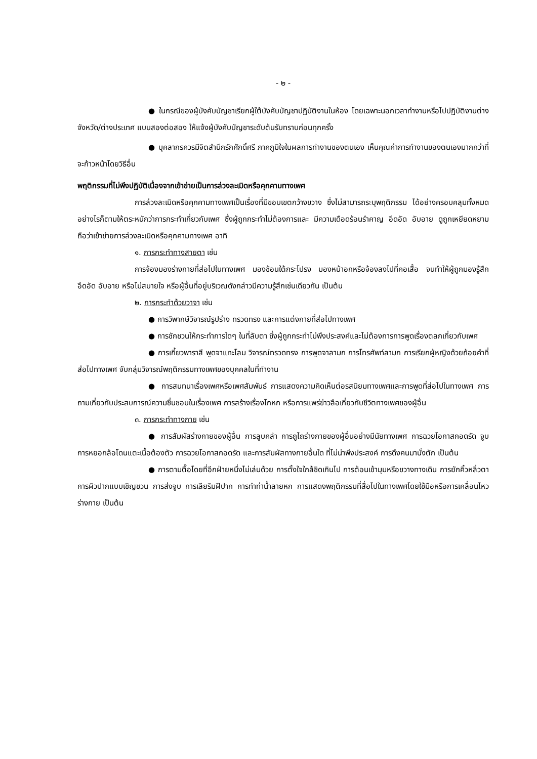- ๒ -
● ในกรณีของผู้บังคับบัญชาเรียกผู้ใต้บังคับบัญชาปฏิบัติงานในห้อง โดยเฉพาะนอกเวลาทำงานหรือไปปฏิบัติงานต่างจังหวัด/ต่างประเทศ แบบสองต่อสอง ให้แจ้งผู้บังคับบัญชาระดับต้นรับทราบก่อนทุกครั้ง
● บุคลากรควรมีจิตสำนึกรักศักดิ์ศรี ภาคภูมิใจในผลการทำงานของตนเอง เห็นคุณค่าการทำงานของตนเองมากกว่าที่จะก้าวหน้าโดยวิธีอื่น
พฤติกรรมที่ไม่พึงปฏิบัติเนื่องจากเข้าข่ายเป็นการล่วงละเมิดหรือคุกคามทางเพศ
การล่วงละเมิดหรือคุกคามทางเพศเป็นเรื่องที่มีขอบเขตกว้างขวาง ซึ่งไม่สามารถระบุพฤติกรรม ได้อย่างครอบคลุมทั้งหมด อย่างไรก็ตามให้ตระหนักว่าการกระทำเกี่ยวกับเพศ ซึ่งผู้ถูกกระทำไม่ต้องการและ มีความเดือดร้อนรำคาญ อึดอัด อับอาย ดูถูกเหยียดหยาม ถือว่าเข้าข่ายการล่วงละเมิดหรือคุกคามทางเพศ อาทิ
๑. การกระทำทางสายตา เช่น
การจ้องมองร่างกายที่ส่อไปในทางเพศ มองช้อนใต้กระโปรง มองหน้าอกหรือจ้องลงไปที่คอเสื้อ จนทำให้ผู้ถูกมองรู้สึกอึดอัด อับอาย หรือไม่สบายใจ หรือผู้อื่นที่อยู่บริเวณดังกล่าวมีความรู้สึกเช่นเดียวกัน เป็นต้น
๒. การกระทำด้วยวาจา เช่น
● การวิพากษ์วิจารณ์รูปร่าง ทรวดทรง และการแต่งกายที่ส่อไปทางเพศ
● การชักชวนให้กระทำการใดๆ ในที่ลับตา ซึ่งผู้ถูกกระทำไม่พึงประสงค์และไม่ต้องการการพูดเรื่องตลกเกี่ยวกับเพศ
● การเกี้ยวพาราสี พูดจาแทะโลม วิจารณ์ทรวดทรง การพูดจาลามก การโทรศัพท์ลามก การเรียกผู้หญิงด้วยถ้อยคำที่ส่อไปทางเพศ จับกลุ่มวิจารณ์พฤติกรรมทางเพศของบุคคลในที่ทำงาน
● การสนทนาเรื่องเพศหรือเพศสัมพันธ์ การแสดงความคิดเห็นต่อรสนิยมทางเพศและการพูดที่ส่อไปในทางเพศ การถามเกี่ยวกับประสบการณ์ความชื่นชอบในเรื่องเพศ การสร้างเรื่องโกหก หรือการแพร่ข่าวลือเกี่ยวกับชีวิตทางเพศของผู้อื่น
๓. การกระทำทางกาย เช่น
● การสัมผัสร่างกายของผู้อื่น การลูบคลำ การถูไถร่างกายของผู้อื่นอย่างมีนัยทางเพศ การฉวยโอกาสกอดรัด จูบ การหยอกล้อโดนแตะเนื้อต้องตัว การฉวยโอกาสกอดรัด และการสัมผัสทางกายอื่นใด ที่ไม่น่าพึงประสงค์ การดึงคนมานั่งตัก เป็นต้น
● การตามตื๊อโดยที่อีกฝ่ายหนึ่งไม่เล่นด้วย การตั้งใจใกล้ชิดเกินไป การต้อนเข้ามุมหรือขวางทางเดิน การยักคิ้วหลิ่วตา การผิวปากแบบเชิญชวน การส่งจูบ การเลียริมฝีปาก การทำท่าน้ำลายหก การแสดงพฤติกรรมที่สื่อไปในทางเพศโดยใช้มือหรือการเคลื่อนไหวร่างกาย เป็นต้น